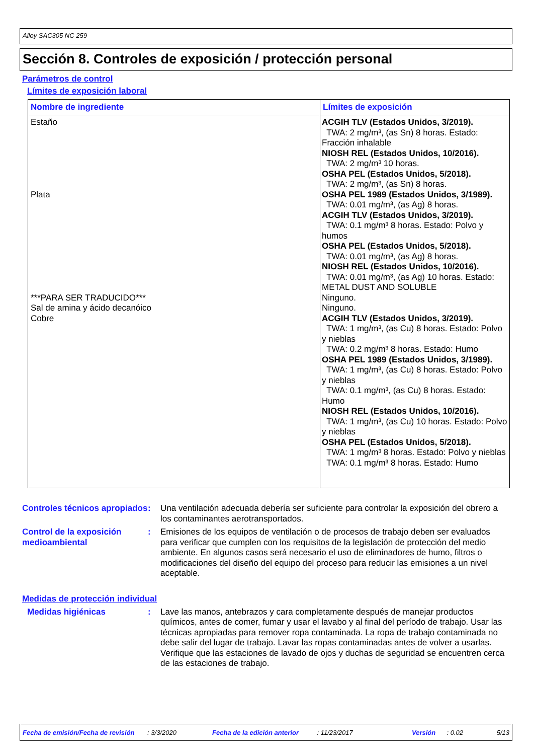Alloy SAC305 NC 259
Sección 8. Controles de exposición / protección personal
Parámetros de control
Límites de exposición laboral
| Nombre de ingrediente | Límites de exposición |
| --- | --- |
| Estaño Plata ***PARA SER TRADUCIDO*** Sal de amina y ácido decanóico Cobre | ACGIH TLV (Estados Unidos, 3/2019). TWA: 2 mg/m³, (as Sn) 8 horas. Estado: Fracción inhalable NIOSH REL (Estados Unidos, 10/2016). TWA: 2 mg/m³ 10 horas. OSHA PEL (Estados Unidos, 5/2018). TWA: 2 mg/m³, (as Sn) 8 horas. OSHA PEL 1989 (Estados Unidos, 3/1989). TWA: 0.01 mg/m³, (as Ag) 8 horas. ACGIH TLV (Estados Unidos, 3/2019). TWA: 0.1 mg/m³ 8 horas. Estado: Polvo y humos OSHA PEL (Estados Unidos, 5/2018). TWA: 0.01 mg/m³, (as Ag) 8 horas. NIOSH REL (Estados Unidos, 10/2016). TWA: 0.01 mg/m³, (as Ag) 10 horas. Estado: METAL DUST AND SOLUBLE Ninguno. Ninguno. ACGIH TLV (Estados Unidos, 3/2019). TWA: 1 mg/m³, (as Cu) 8 horas. Estado: Polvo y nieblas TWA: 0.2 mg/m³ 8 horas. Estado: Humo OSHA PEL 1989 (Estados Unidos, 3/1989). TWA: 1 mg/m³, (as Cu) 8 horas. Estado: Polvo y nieblas TWA: 0.1 mg/m³, (as Cu) 8 horas. Estado: Humo NIOSH REL (Estados Unidos, 10/2016). TWA: 1 mg/m³, (as Cu) 10 horas. Estado: Polvo y nieblas OSHA PEL (Estados Unidos, 5/2018). TWA: 1 mg/m³ 8 horas. Estado: Polvo y nieblas TWA: 0.1 mg/m³ 8 horas. Estado: Humo |
Controles técnicos apropiados
: Una ventilación adecuada debería ser suficiente para controlar la exposición del obrero a los contaminantes aerotransportados.
Control de la exposición medioambiental
: Emisiones de los equipos de ventilación o de procesos de trabajo deben ser evaluados para verificar que cumplen con los requisitos de la legislación de protección del medio ambiente. En algunos casos será necesario el uso de eliminadores de humo, filtros o modificaciones del diseño del equipo del proceso para reducir las emisiones a un nivel aceptable.
Medidas de protección individual
Medidas higiénicas : Lave las manos, antebrazos y cara completamente después de manejar productos químicos, antes de comer, fumar y usar el lavabo y al final del período de trabajo. Usar las técnicas apropiadas para remover ropa contaminada. La ropa de trabajo contaminada no debe salir del lugar de trabajo. Lavar las ropas contaminadas antes de volver a usarlas. Verifique que las estaciones de lavado de ojos y duchas de seguridad se encuentren cerca de las estaciones de trabajo.
Fecha de emisión/Fecha de revisión: 3/3/2020 Fecha de la edición anterior: 11/23/2017 Versión: 0.02 5/13